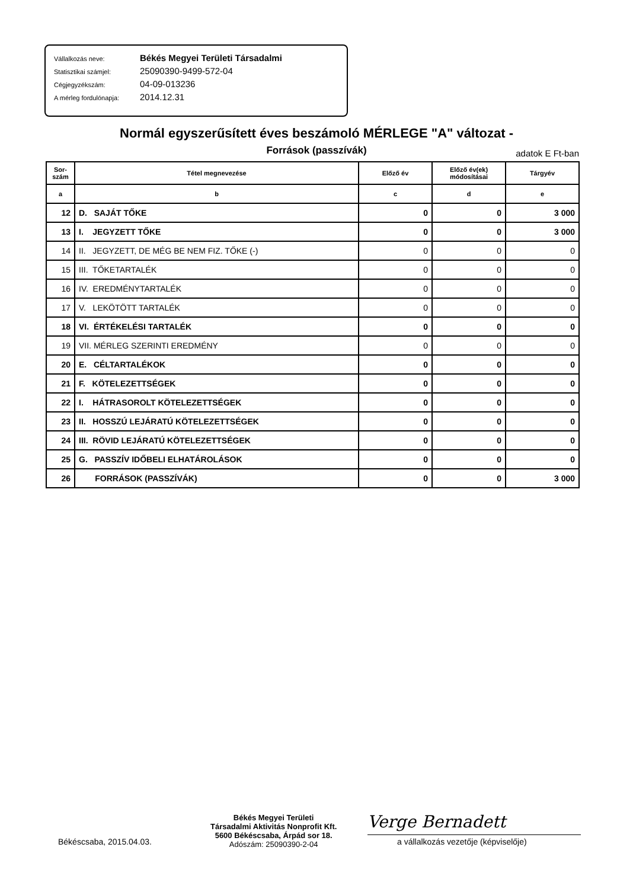Vállalkozás neve: Békés Megyei Területi Társadalmi
Statisztikai számjel: 25090390-9499-572-04
Cégjegyzékszám: 04-09-013236
A mérleg fordulónapja: 2014.12.31
Normál egyszerűsített éves beszámoló MÉRLEGE "A" változat -
Források (passzívák) adatok E Ft-ban
| Sor- szám | Tétel megnevezése | Előző év | Előző év(ek) módosításai | Tárgyév |
| --- | --- | --- | --- | --- |
| a | b | c | d | e |
| 12 | D. SAJÁT TŐKE | 0 | 0 | 3 000 |
| 13 | I. JEGYZETT TŐKE | 0 | 0 | 3 000 |
| 14 | II. JEGYZETT, DE MÉG BE NEM FIZ. TŐKE (-) | 0 | 0 | 0 |
| 15 | III. TŐKETARTALÉK | 0 | 0 | 0 |
| 16 | IV. EREDMÉNYTARTALÉK | 0 | 0 | 0 |
| 17 | V. LEKÖTÖTT TARTALÉK | 0 | 0 | 0 |
| 18 | VI. ÉRTÉKELÉSI TARTALÉK | 0 | 0 | 0 |
| 19 | VII. MÉRLEG SZERINTI EREDMÉNY | 0 | 0 | 0 |
| 20 | E. CÉLTARTALÉKOK | 0 | 0 | 0 |
| 21 | F. KÖTELEZETTSÉGEK | 0 | 0 | 0 |
| 22 | I. HÁTRASOROLT KÖTELEZETTSÉGEK | 0 | 0 | 0 |
| 23 | II. HOSSZÚ LEJÁRATÚ KÖTELEZETTSÉGEK | 0 | 0 | 0 |
| 24 | III. RÖVID LEJÁRATÚ KÖTELEZETTSÉGEK | 0 | 0 | 0 |
| 25 | G. PASSZÍV IDŐBELI ELHATÁROLÁSOK | 0 | 0 | 0 |
| 26 | FORRÁSOK (PASSZÍVÁK) | 0 | 0 | 3 000 |
Békéscsaba, 2015.04.03.
Békés Megyei Területi
Társadalmi Aktivitás Nonprofit Kft.
5600 Békéscsaba, Árpád sor 18.
Adószám: 25090390-2-04
Verge Bernadett
a vállalkozás vezetője (képviselője)